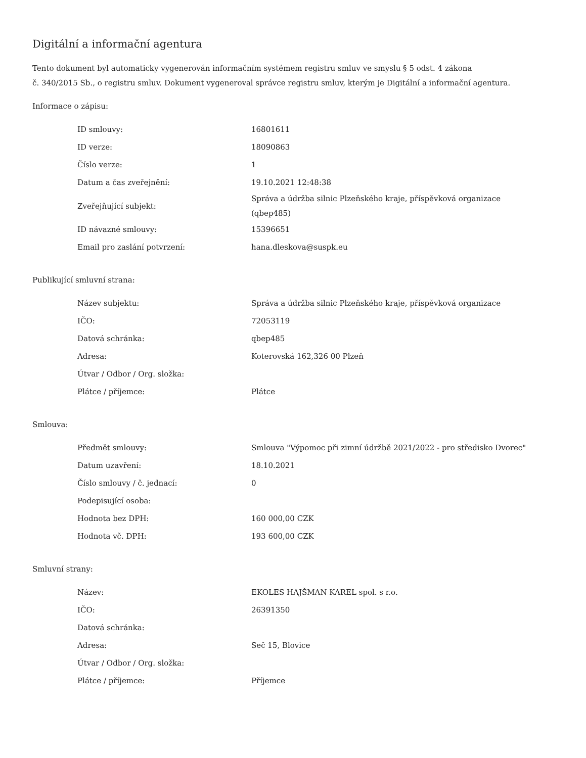Digitální a informační agentura
Tento dokument byl automaticky vygenerován informačním systémem registru smluv ve smyslu § 5 odst. 4 zákona
č. 340/2015 Sb., o registru smluv. Dokument vygeneroval správce registru smluv, kterým je Digitální a informační agentura.
Informace o zápisu:
| ID smlouvy: | 16801611 |
| ID verze: | 18090863 |
| Číslo verze: | 1 |
| Datum a čas zveřejnění: | 19.10.2021 12:48:38 |
| Zveřejňující subjekt: | Správa a údržba silnic Plzeňského kraje, příspěvková organizace (qbep485) |
| ID návazné smlouvy: | 15396651 |
| Email pro zaslání potvrzení: | hana.dleskova@suspk.eu |
Publikující smluvní strana:
| Název subjektu: | Správa a údržba silnic Plzeňského kraje, příspěvková organizace |
| IČO: | 72053119 |
| Datová schránka: | qbep485 |
| Adresa: | Koterovská 162,326 00 Plzeň |
| Útvar / Odbor / Org. složka: | |
| Plátce / příjemce: | Plátce |
Smlouva:
| Předmět smlouvy: | Smlouva "Výpomoc při zimní údržbě 2021/2022 - pro středisko Dvorec" |
| Datum uzavření: | 18.10.2021 |
| Číslo smlouvy / č. jednací: | 0 |
| Podepisující osoba: | |
| Hodnota bez DPH: | 160 000,00 CZK |
| Hodnota vč. DPH: | 193 600,00 CZK |
Smluvní strany:
| Název: | EKOLES HAJŠMAN KAREL spol. s r.o. |
| IČO: | 26391350 |
| Datová schránka: | |
| Adresa: | Seč 15, Blovice |
| Útvar / Odbor / Org. složka: | |
| Plátce / příjemce: | Příjemce |